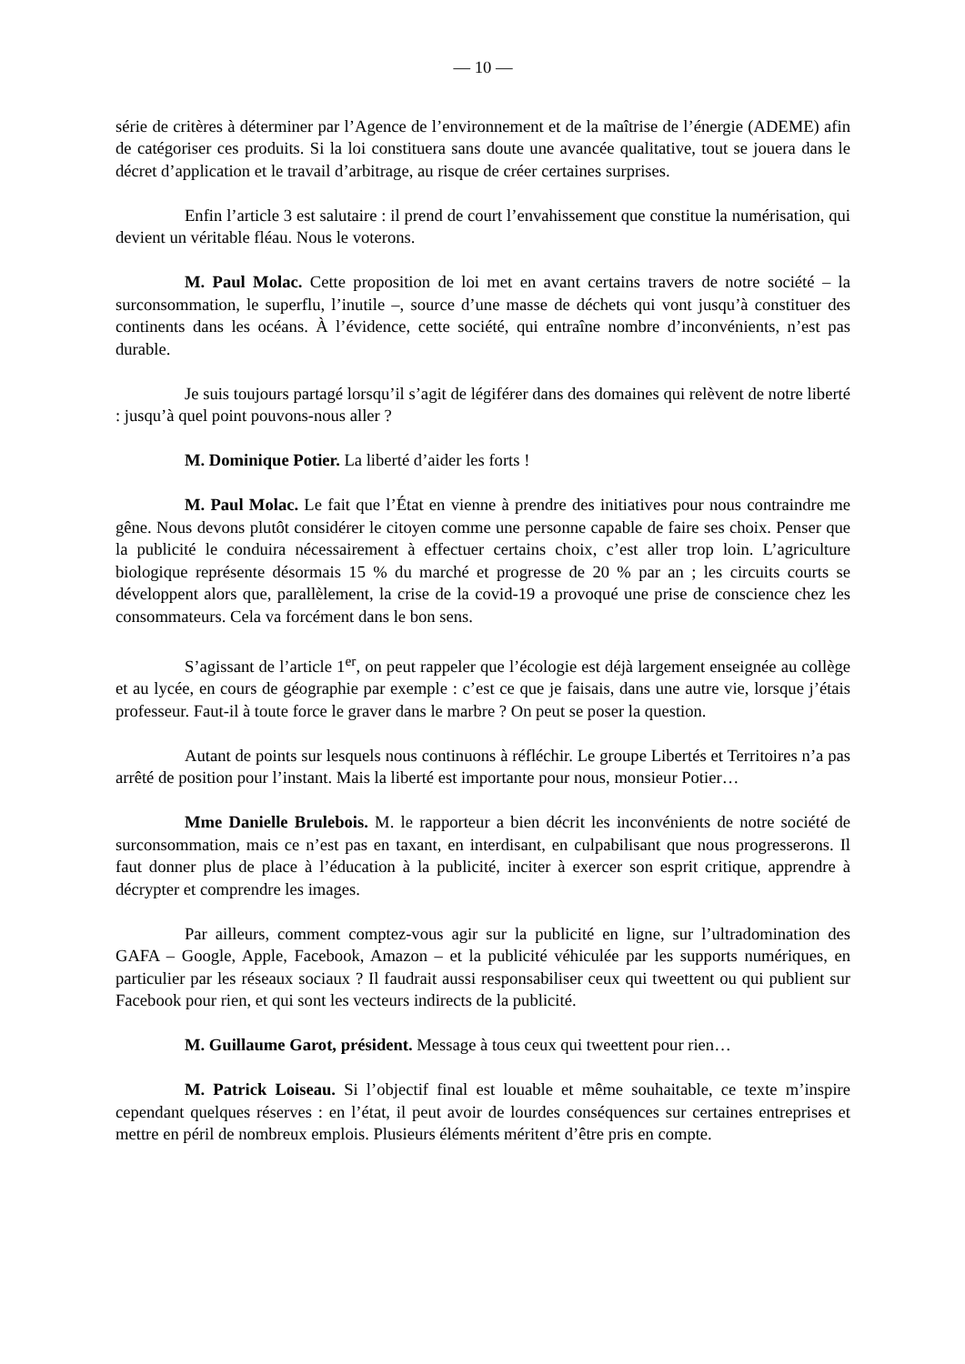— 10 —
série de critères à déterminer par l’Agence de l’environnement et de la maîtrise de l’énergie (ADEME) afin de catégoriser ces produits. Si la loi constituera sans doute une avancée qualitative, tout se jouera dans le décret d’application et le travail d’arbitrage, au risque de créer certaines surprises.
Enfin l’article 3 est salutaire : il prend de court l’envahissement que constitue la numérisation, qui devient un véritable fléau. Nous le voterons.
M. Paul Molac. Cette proposition de loi met en avant certains travers de notre société – la surconsommation, le superflu, l’inutile –, source d’une masse de déchets qui vont jusqu’à constituer des continents dans les océans. À l’évidence, cette société, qui entraîne nombre d’inconvénients, n’est pas durable.
Je suis toujours partagé lorsqu’il s’agit de légiférer dans des domaines qui relèvent de notre liberté : jusqu’à quel point pouvons-nous aller ?
M. Dominique Potier. La liberté d’aider les forts !
M. Paul Molac. Le fait que l’État en vienne à prendre des initiatives pour nous contraindre me gêne. Nous devons plutôt considérer le citoyen comme une personne capable de faire ses choix. Penser que la publicité le conduira nécessairement à effectuer certains choix, c’est aller trop loin. L’agriculture biologique représente désormais 15 % du marché et progresse de 20 % par an ; les circuits courts se développent alors que, parallèlement, la crise de la covid-19 a provoqué une prise de conscience chez les consommateurs. Cela va forcément dans le bon sens.
S’agissant de l’article 1<sup>er</sup>, on peut rappeler que l’écologie est déjà largement enseignée au collège et au lycée, en cours de géographie par exemple : c’est ce que je faisais, dans une autre vie, lorsque j’étais professeur. Faut-il à toute force le graver dans le marbre ? On peut se poser la question.
Autant de points sur lesquels nous continuons à réfléchir. Le groupe Libertés et Territoires n’a pas arrêté de position pour l’instant. Mais la liberté est importante pour nous, monsieur Potier…
Mme Danielle Brulebois. M. le rapporteur a bien décrit les inconvénients de notre société de surconsommation, mais ce n’est pas en taxant, en interdisant, en culpabilisant que nous progresserons. Il faut donner plus de place à l’éducation à la publicité, inciter à exercer son esprit critique, apprendre à décrypter et comprendre les images.
Par ailleurs, comment comptez-vous agir sur la publicité en ligne, sur l’ultradomination des GAFA – Google, Apple, Facebook, Amazon – et la publicité véhiculée par les supports numériques, en particulier par les réseaux sociaux ? Il faudrait aussi responsabiliser ceux qui tweettent ou qui publient sur Facebook pour rien, et qui sont les vecteurs indirects de la publicité.
M. Guillaume Garot, président. Message à tous ceux qui tweettent pour rien…
M. Patrick Loiseau. Si l’objectif final est louable et même souhaitable, ce texte m’inspire cependant quelques réserves : en l’état, il peut avoir de lourdes conséquences sur certaines entreprises et mettre en péril de nombreux emplois. Plusieurs éléments méritent d’être pris en compte.